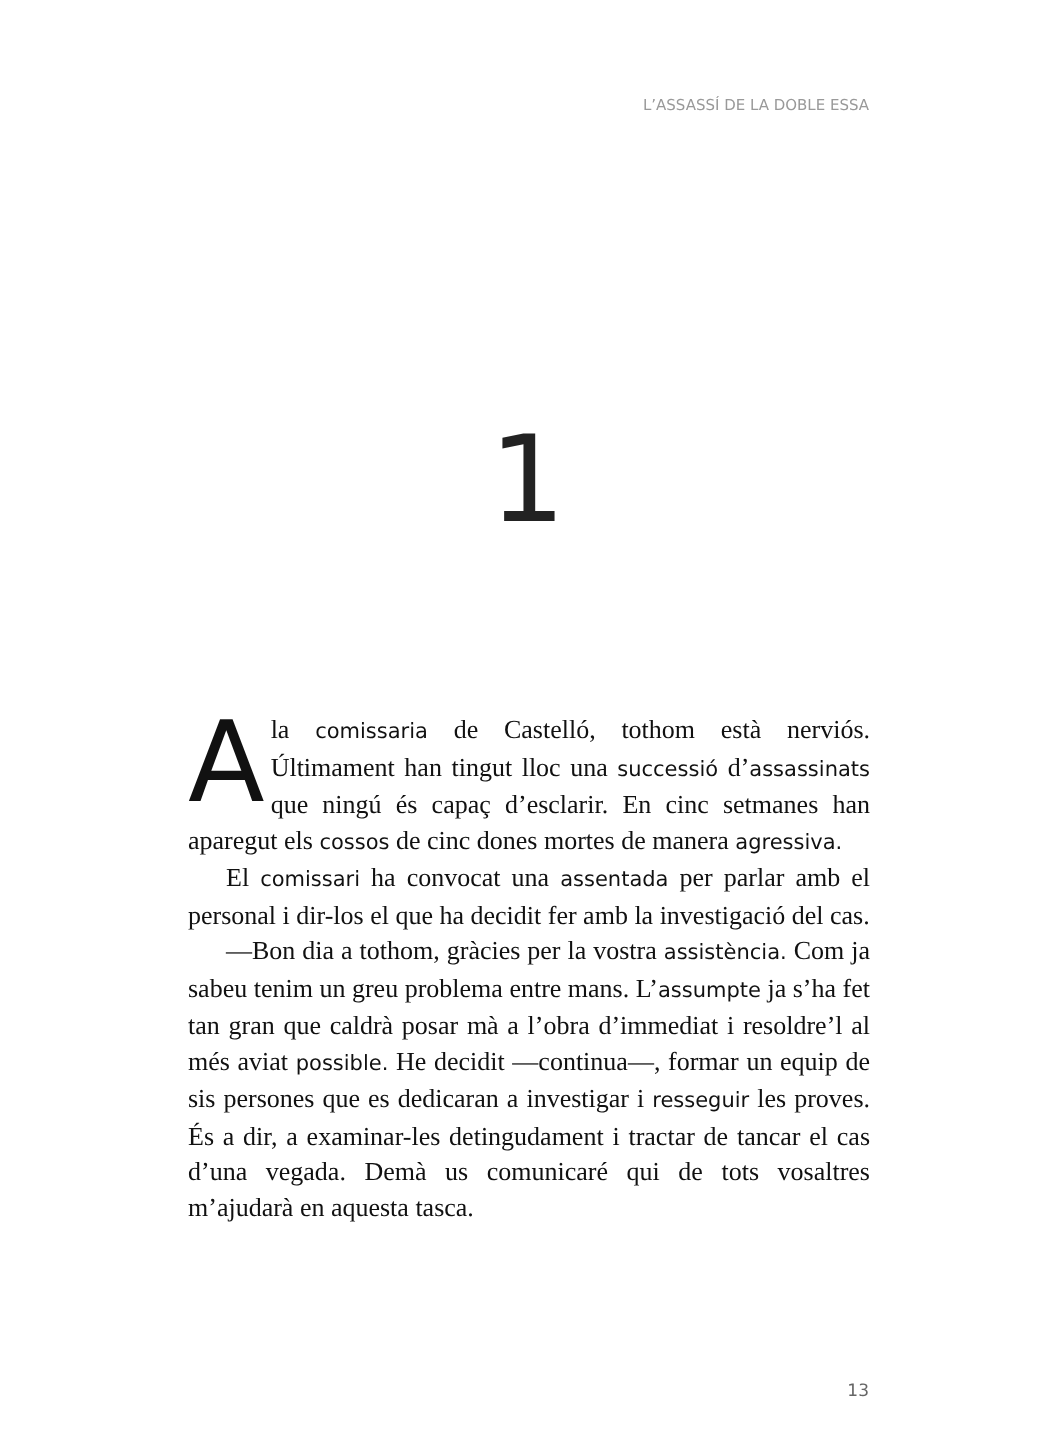L’ASSASSÍ DE LA DOBLE ESSA
1
Ala comissaria de Castelló, tothom està nerviós. Últimament han tingut lloc una successió d’assassinats que ningú és capaç d’esclarir. En cinc setmanes han aparegut els cossos de cinc dones mortes de manera agressiva.
El comissari ha convocat una assentada per parlar amb el personal i dir-los el que ha decidit fer amb la investigació del cas.
—Bon dia a tothom, gràcies per la vostra assistència. Com ja sabeu tenim un greu problema entre mans. L’assumpte ja s’ha fet tan gran que caldrà posar mà a l’obra d’immediat i resoldre’l al més aviat possible. He decidit —continua—, formar un equip de sis persones que es dedicaran a investigar i resseguir les proves. És a dir, a examinar-les detingudament i tractar de tancar el cas d’una vegada. Demà us comunicaré qui de tots vosaltres m’ajudarà en aquesta tasca.
13